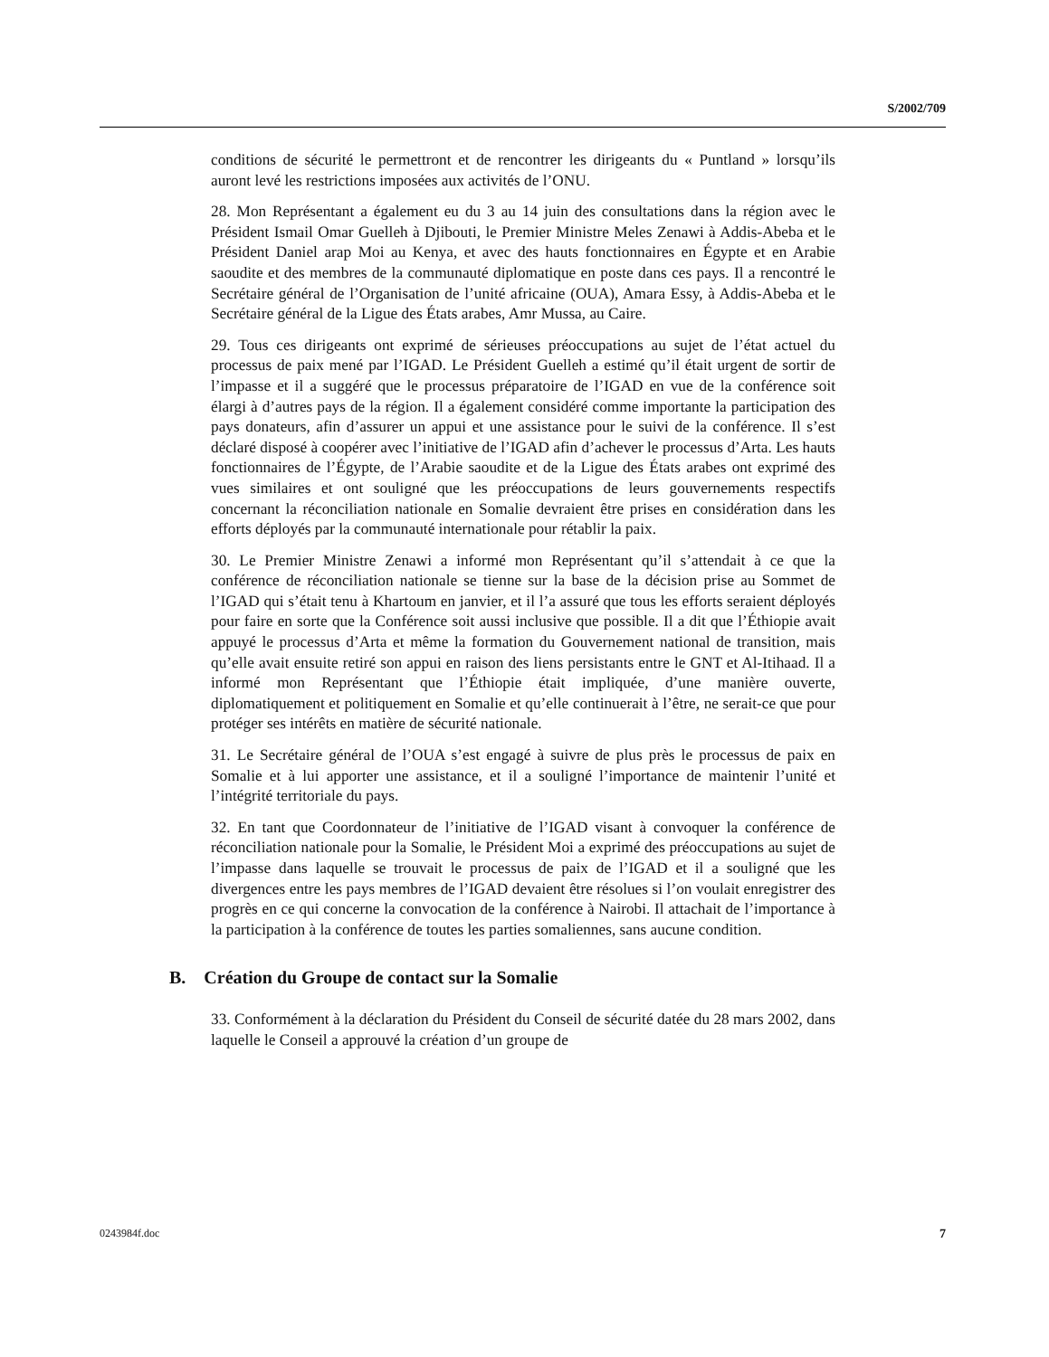S/2002/709
conditions de sécurité le permettront et de rencontrer les dirigeants du « Puntland » lorsqu’ils auront levé les restrictions imposées aux activités de l’ONU.
28. Mon Représentant a également eu du 3 au 14 juin des consultations dans la région avec le Président Ismail Omar Guelleh à Djibouti, le Premier Ministre Meles Zenawi à Addis-Abeba et le Président Daniel arap Moi au Kenya, et avec des hauts fonctionnaires en Égypte et en Arabie saoudite et des membres de la communauté diplomatique en poste dans ces pays. Il a rencontré le Secrétaire général de l’Organisation de l’unité africaine (OUA), Amara Essy, à Addis-Abeba et le Secrétaire général de la Ligue des États arabes, Amr Mussa, au Caire.
29. Tous ces dirigeants ont exprimé de sérieuses préoccupations au sujet de l’état actuel du processus de paix mené par l’IGAD. Le Président Guelleh a estimé qu’il était urgent de sortir de l’impasse et il a suggéré que le processus préparatoire de l’IGAD en vue de la conférence soit élargi à d’autres pays de la région. Il a également considéré comme importante la participation des pays donateurs, afin d’assurer un appui et une assistance pour le suivi de la conférence. Il s’est déclaré disposé à coopérer avec l’initiative de l’IGAD afin d’achever le processus d’Arta. Les hauts fonctionnaires de l’Égypte, de l’Arabie saoudite et de la Ligue des États arabes ont exprimé des vues similaires et ont souligné que les préoccupations de leurs gouvernements respectifs concernant la réconciliation nationale en Somalie devraient être prises en considération dans les efforts déployés par la communauté internationale pour rétablir la paix.
30. Le Premier Ministre Zenawi a informé mon Représentant qu’il s’attendait à ce que la conférence de réconciliation nationale se tienne sur la base de la décision prise au Sommet de l’IGAD qui s’était tenu à Khartoum en janvier, et il l’a assuré que tous les efforts seraient déployés pour faire en sorte que la Conférence soit aussi inclusive que possible. Il a dit que l’Éthiopie avait appuyé le processus d’Arta et même la formation du Gouvernement national de transition, mais qu’elle avait ensuite retiré son appui en raison des liens persistants entre le GNT et Al-Itihaad. Il a informé mon Représentant que l’Éthiopie était impliquée, d’une manière ouverte, diplomatiquement et politiquement en Somalie et qu’elle continuerait à l’être, ne serait-ce que pour protéger ses intérêts en matière de sécurité nationale.
31. Le Secrétaire général de l’OUA s’est engagé à suivre de plus près le processus de paix en Somalie et à lui apporter une assistance, et il a souligné l’importance de maintenir l’unité et l’intégrité territoriale du pays.
32. En tant que Coordonnateur de l’initiative de l’IGAD visant à convoquer la conférence de réconciliation nationale pour la Somalie, le Président Moi a exprimé des préoccupations au sujet de l’impasse dans laquelle se trouvait le processus de paix de l’IGAD et il a souligné que les divergences entre les pays membres de l’IGAD devaient être résolues si l’on voulait enregistrer des progrès en ce qui concerne la convocation de la conférence à Nairobi. Il attachait de l’importance à la participation à la conférence de toutes les parties somaliennes, sans aucune condition.
B. Création du Groupe de contact sur la Somalie
33. Conformément à la déclaration du Président du Conseil de sécurité datée du 28 mars 2002, dans laquelle le Conseil a approuvé la création d’un groupe de
0243984f.doc 7